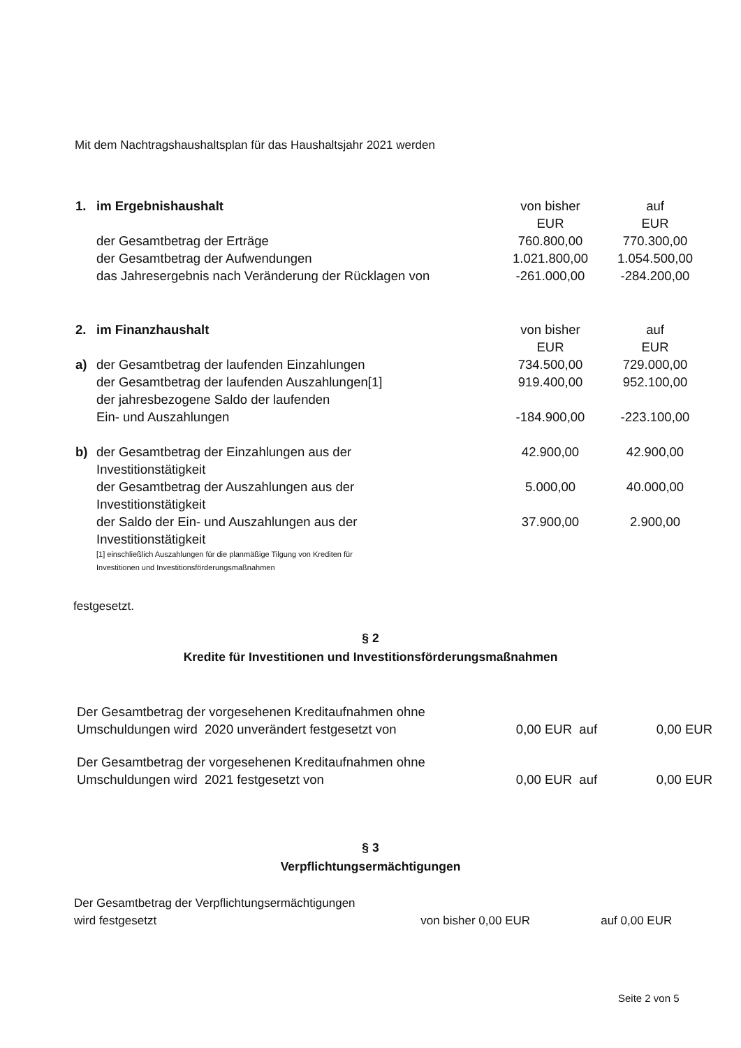Mit dem Nachtragshaushaltsplan für das Haushaltsjahr 2021 werden
| 1. | im Ergebnishaushalt | von bisher EUR | auf EUR |
| | der Gesamtbetrag der Erträge | 760.800,00 | 770.300,00 |
| | der Gesamtbetrag der Aufwendungen | 1.021.800,00 | 1.054.500,00 |
| | das Jahresergebnis nach Veränderung der Rücklagen von | -261.000,00 | -284.200,00 |
| 2. | im Finanzhaushalt | von bisher EUR | auf EUR |
| a) | der Gesamtbetrag der laufenden Einzahlungen | 734.500,00 | 729.000,00 |
| | der Gesamtbetrag der laufenden Auszahlungen[1] | 919.400,00 | 952.100,00 |
| | der jahresbezogene Saldo der laufenden Ein- und Auszahlungen | -184.900,00 | -223.100,00 |
| b) | der Gesamtbetrag der Einzahlungen aus der Investitionstätigkeit | 42.900,00 | 42.900,00 |
| | der Gesamtbetrag der Auszahlungen aus der Investitionstätigkeit | 5.000,00 | 40.000,00 |
| | der Saldo der Ein- und Auszahlungen aus der Investitionstätigkeit | 37.900,00 | 2.900,00 |
| | [1] einschließlich Auszahlungen für die planmäßige Tilgung von Krediten für Investitionen und Investitionsförderungsmaßnahmen | | |
festgesetzt.
§ 2
Kredite für Investitionen und Investitionsförderungsmaßnahmen
| Der Gesamtbetrag der vorgesehenen Kreditaufnahmen ohne Umschuldungen wird 2020 unverändert festgesetzt von | 0,00 EUR auf | 0,00 EUR |
| Der Gesamtbetrag der vorgesehenen Kreditaufnahmen ohne Umschuldungen wird 2021 festgesetzt von | 0,00 EUR auf | 0,00 EUR |
§ 3
Verpflichtungsermächtigungen
| Der Gesamtbetrag der Verpflichtungsermächtigungen wird festgesetzt | von bisher 0,00 EUR | auf 0,00 EUR |
Seite 2 von 5